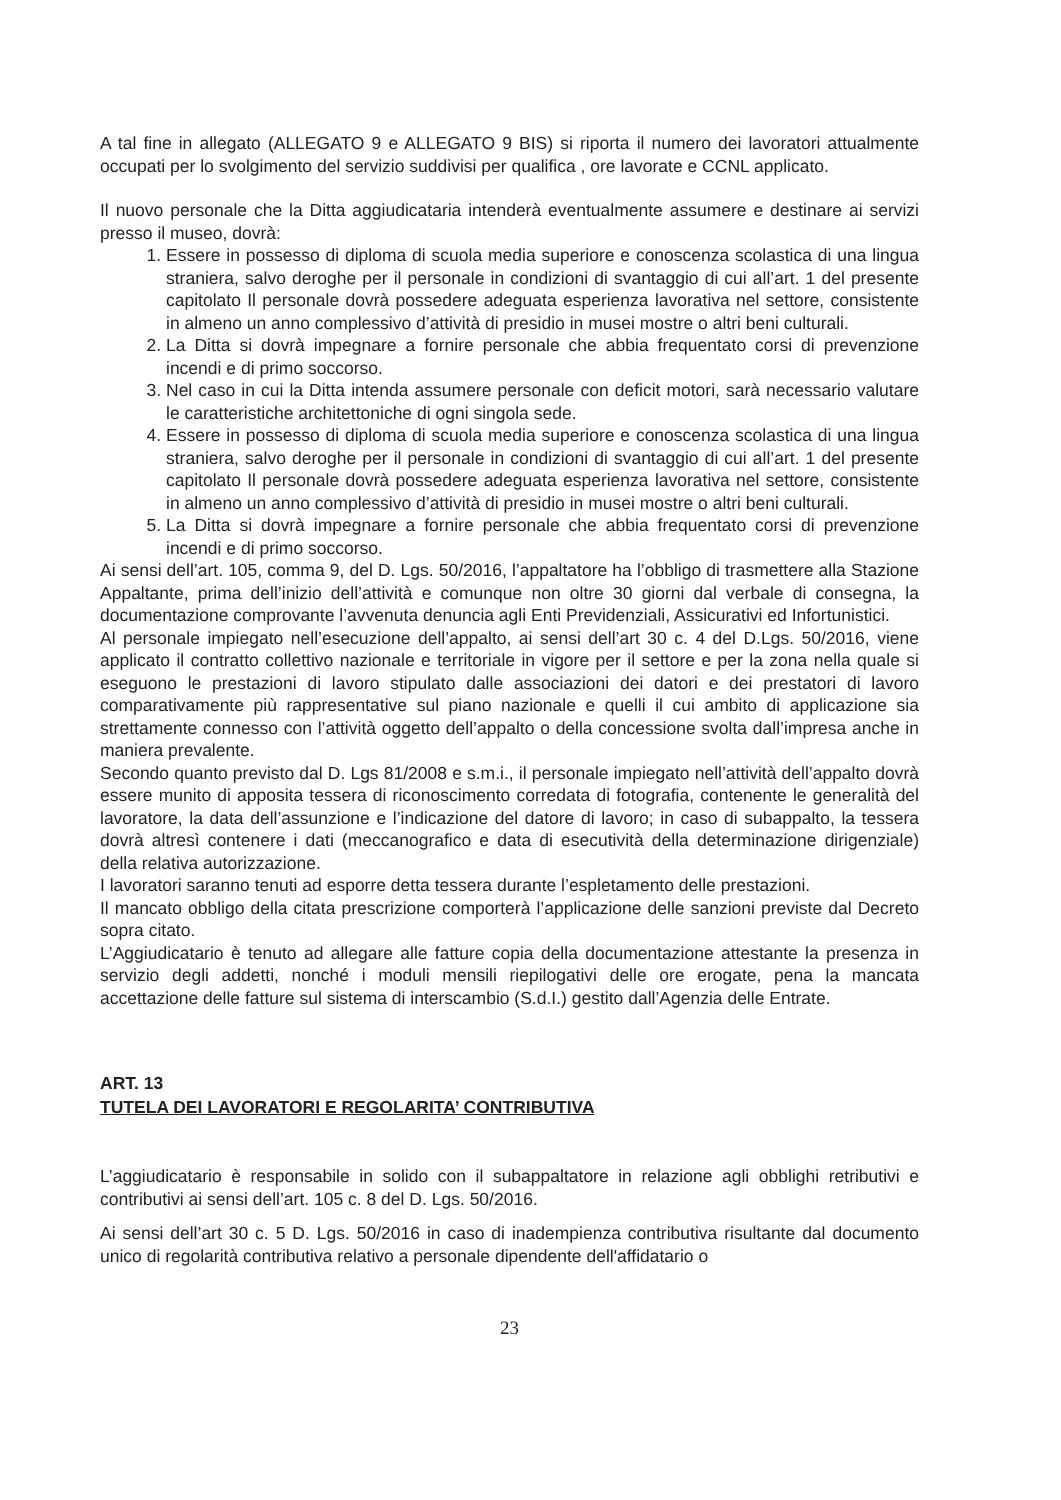A tal fine in allegato (ALLEGATO 9 e ALLEGATO 9 BIS) si riporta il numero dei lavoratori attualmente occupati per lo svolgimento del servizio suddivisi per qualifica , ore lavorate e CCNL applicato.
Il nuovo personale che la Ditta aggiudicataria intenderà eventualmente assumere e destinare ai servizi presso il museo, dovrà:
1. Essere in possesso di diploma di scuola media superiore e conoscenza scolastica di una lingua straniera, salvo deroghe per il personale in condizioni di svantaggio di cui all’art. 1 del presente capitolato Il personale dovrà possedere adeguata esperienza lavorativa nel settore, consistente in almeno un anno complessivo d’attività di presidio in musei mostre o altri beni culturali.
2. La Ditta si dovrà impegnare a fornire personale che abbia frequentato corsi di prevenzione incendi e di primo soccorso.
3. Nel caso in cui la Ditta intenda assumere personale con deficit motori, sarà necessario valutare le caratteristiche architettoniche di ogni singola sede.
4. Essere in possesso di diploma di scuola media superiore e conoscenza scolastica di una lingua straniera, salvo deroghe per il personale in condizioni di svantaggio di cui all’art. 1 del presente capitolato Il personale dovrà possedere adeguata esperienza lavorativa nel settore, consistente in almeno un anno complessivo d’attività di presidio in musei mostre o altri beni culturali.
5. La Ditta si dovrà impegnare a fornire personale che abbia frequentato corsi di prevenzione incendi e di primo soccorso.
Ai sensi dell’art. 105, comma 9, del D. Lgs. 50/2016, l’appaltatore ha l’obbligo di trasmettere alla Stazione Appaltante, prima dell’inizio dell’attività e comunque non oltre 30 giorni dal verbale di consegna, la documentazione comprovante l’avvenuta denuncia agli Enti Previdenziali, Assicurativi ed Infortunistici.
Al personale impiegato nell’esecuzione dell’appalto, ai sensi dell’art 30 c. 4 del D.Lgs. 50/2016, viene applicato il contratto collettivo nazionale e territoriale in vigore per il settore e per la zona nella quale si eseguono le prestazioni di lavoro stipulato dalle associazioni dei datori e dei prestatori di lavoro comparativamente più rappresentative sul piano nazionale e quelli il cui ambito di applicazione sia strettamente connesso con l’attività oggetto dell’appalto o della concessione svolta dall’impresa anche in maniera prevalente.
Secondo quanto previsto dal D. Lgs 81/2008 e s.m.i., il personale impiegato nell’attività dell’appalto dovrà essere munito di apposita tessera di riconoscimento corredata di fotografia, contenente le generalità del lavoratore, la data dell’assunzione e l’indicazione del datore di lavoro; in caso di subappalto, la tessera dovrà altresì contenere i dati (meccanografico e data di esecutività della determinazione dirigenziale) della relativa autorizzazione.
I lavoratori saranno tenuti ad esporre detta tessera durante l’espletamento delle prestazioni.
Il mancato obbligo della citata prescrizione comporterà l’applicazione delle sanzioni previste dal Decreto sopra citato.
L’Aggiudicatario è tenuto ad allegare alle fatture copia della documentazione attestante la presenza in servizio degli addetti, nonché i moduli mensili riepilogativi delle ore erogate, pena la mancata accettazione delle fatture sul sistema di interscambio (S.d.I.) gestito dall’Agenzia delle Entrate.
ART. 13
TUTELA DEI LAVORATORI E REGOLARITA’ CONTRIBUTIVA
L’aggiudicatario è responsabile in solido con il subappaltatore in relazione agli obblighi retributivi e contributivi ai sensi dell’art. 105 c. 8 del D. Lgs. 50/2016.
Ai sensi dell’art 30 c. 5 D. Lgs. 50/2016 in caso di inadempienza contributiva risultante dal documento unico di regolarità contributiva relativo a personale dipendente dell'affidatario o
23